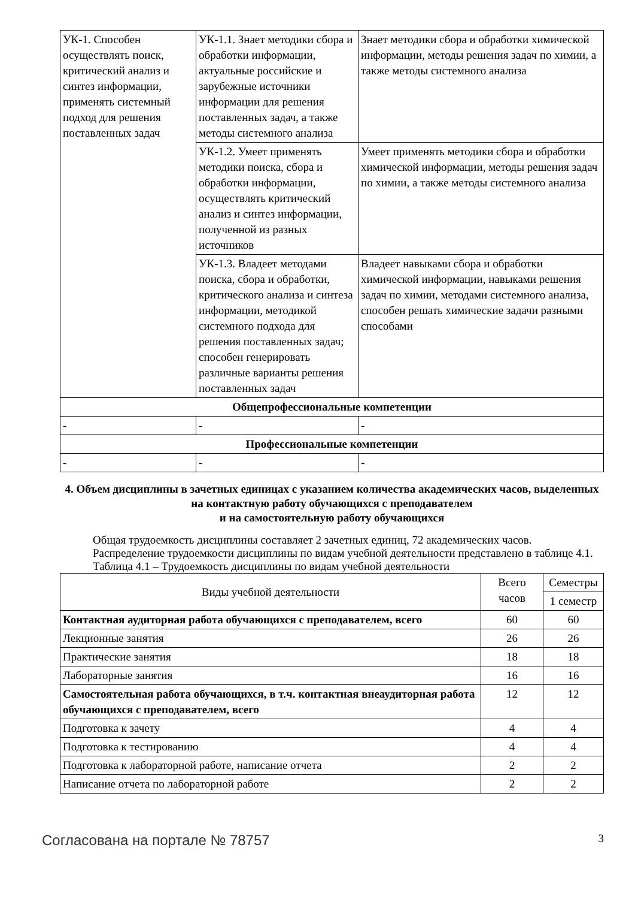| УК-1. Способен осуществлять поиск, критический анализ и синтез информации, применять системный подход для решения поставленных задач | УК-1.1. Знает методики сбора и обработки информации, актуальные российские и зарубежные источники информации для решения поставленных задач, а также методы системного анализа | Знает методики сбора и обработки химической информации, методы решения задач по химии, а также методы системного анализа |
| | УК-1.2. Умеет применять методики поиска, сбора и обработки информации, осуществлять критический анализ и синтез информации, полученной из разных источников | Умеет применять методики сбора и обработки химической информации, методы решения задач по химии, а также методы системного анализа |
| | УК-1.3. Владеет методами поиска, сбора и обработки, критического анализа и синтеза информации, методикой системного подхода для решения поставленных задач; способен генерировать различные варианты решения поставленных задач | Владеет навыками сбора и обработки химической информации, навыками решения задач по химии, методами системного анализа, способен решать химические задачи разными способами |
| Общепрофессиональные компетенции | | |
| - | - | - |
| Профессиональные компетенции | | |
| - | - | - |
4. Объем дисциплины в зачетных единицах с указанием количества академических часов, выделенных на контактную работу обучающихся с преподавателем
и на самостоятельную работу обучающихся
Общая трудоемкость дисциплины составляет 2 зачетных единиц, 72 академических часов.
Распределение трудоемкости дисциплины по видам учебной деятельности представлено в таблице 4.1.
Таблица 4.1 – Трудоемкость дисциплины по видам учебной деятельности
| Виды учебной деятельности | Всего часов | Семестры |
| --- | --- | --- |
| | | 1 семестр |
| Контактная аудиторная работа обучающихся с преподавателем, всего | 60 | 60 |
| Лекционные занятия | 26 | 26 |
| Практические занятия | 18 | 18 |
| Лабораторные занятия | 16 | 16 |
| Самостоятельная работа обучающихся, в т.ч. контактная внеаудиторная работа обучающихся с преподавателем, всего | 12 | 12 |
| Подготовка к зачету | 4 | 4 |
| Подготовка к тестированию | 4 | 4 |
| Подготовка к лабораторной работе, написание отчета | 2 | 2 |
| Написание отчета по лабораторной работе | 2 | 2 |
Согласована на портале № 78757 3